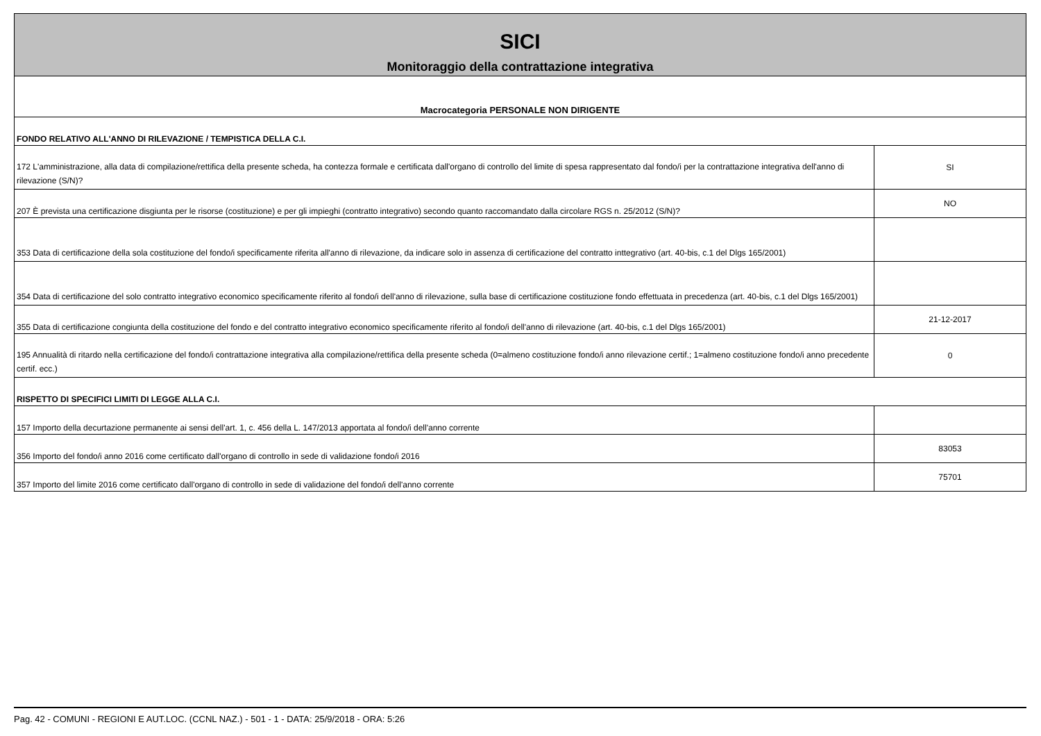| SICI | |
| Monitoraggio della contrattazione integrativa | |
| Macrocategoria PERSONALE NON DIRIGENTE | |
| FONDO RELATIVO ALL'ANNO DI RILEVAZIONE / TEMPISTICA DELLA C.I. | |
| 172 L'amministrazione, alla data di compilazione/rettifica della presente scheda, ha contezza formale e certificata dall'organo di controllo del limite di spesa rappresentato dal fondo/i per la contrattazione integrativa dell'anno di rilevazione (S/N)? | SI |
| 207 È prevista una certificazione disgiunta per le risorse (costituzione) e per gli impieghi (contratto integrativo) secondo quanto raccomandato dalla circolare RGS n. 25/2012 (S/N)? | NO |
| 353 Data di certificazione della sola costituzione del fondo/i specificamente riferita all'anno di rilevazione, da indicare solo in assenza di certificazione del contratto inttegrativo (art. 40-bis, c.1 del Dlgs 165/2001) | |
| 354 Data di certificazione del solo contratto integrativo economico specificamente riferito al fondo/i dell'anno di rilevazione, sulla base di certificazione costituzione fondo effettuata in precedenza (art. 40-bis, c.1 del Dlgs 165/2001) | |
| 355 Data di certificazione congiunta della costituzione del fondo e del contratto integrativo economico specificamente riferito al fondo/i dell'anno di rilevazione (art. 40-bis, c.1 del Dlgs 165/2001) | 21-12-2017 |
| 195 Annualità di ritardo nella certificazione del fondo/i contrattazione integrativa alla compilazione/rettifica della presente scheda (0=almeno costituzione fondo/i anno rilevazione certif.; 1=almeno costituzione fondo/i anno precedente certif. ecc.) | 0 |
| RISPETTO DI SPECIFICI LIMITI DI LEGGE ALLA C.I. | |
| 157 Importo della decurtazione permanente ai sensi dell'art. 1, c. 456 della L. 147/2013 apportata al fondo/i dell'anno corrente | |
| 356 Importo del fondo/i anno 2016 come certificato dall'organo di controllo in sede di validazione fondo/i 2016 | 83053 |
| 357 Importo del limite 2016 come certificato dall'organo di controllo in sede di validazione del fondo/i dell'anno corrente | 75701 |
Pag. 42 - COMUNI - REGIONI E AUT.LOC. (CCNL NAZ.) - 501 - 1 - DATA: 25/9/2018 - ORA: 5:26